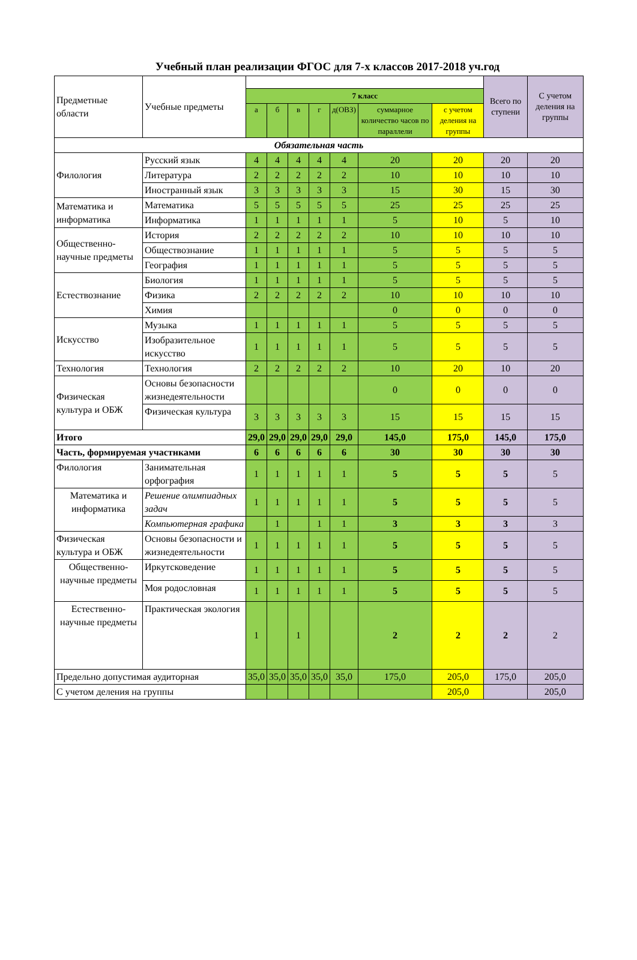Учебный план реализации ФГОС для 7-х классов 2017-2018 уч.год
| Предметные области | Учебные предметы | | | | | | | | Всего по ступени | С учетом деления на группы |
| | | 7 класс | | | | | | | | |
| | | а | б | в | г | д(ОВЗ) | суммарное количество часов по параллели | с учетом деления на группы | | |
| Обязательная часть | | | | | | | | | | |
| Филология | Русский язык | 4 | 4 | 4 | 4 | 4 | 20 | 20 | 20 | 20 |
| | Литература | 2 | 2 | 2 | 2 | 2 | 10 | 10 | 10 | 10 |
| | Иностранный язык | 3 | 3 | 3 | 3 | 3 | 15 | 30 | 15 | 30 |
| Математика и информатика | Математика | 5 | 5 | 5 | 5 | 5 | 25 | 25 | 25 | 25 |
| | Информатика | 1 | 1 | 1 | 1 | 1 | 5 | 10 | 5 | 10 |
| Общественно-научные предметы | История | 2 | 2 | 2 | 2 | 2 | 10 | 10 | 10 | 10 |
| | Обществознание | 1 | 1 | 1 | 1 | 1 | 5 | 5 | 5 | 5 |
| | География | 1 | 1 | 1 | 1 | 1 | 5 | 5 | 5 | 5 |
| Естествознание | Биология | 1 | 1 | 1 | 1 | 1 | 5 | 5 | 5 | 5 |
| | Физика | 2 | 2 | 2 | 2 | 2 | 10 | 10 | 10 | 10 |
| | Химия | | | | | | 0 | 0 | 0 | 0 |
| Искусство | Музыка | 1 | 1 | 1 | 1 | 1 | 5 | 5 | 5 | 5 |
| | Изобразительное искусство | 1 | 1 | 1 | 1 | 1 | 5 | 5 | 5 | 5 |
| Технология | Технология | 2 | 2 | 2 | 2 | 2 | 10 | 20 | 10 | 20 |
| Физическая культура и ОБЖ | Основы безопасности жизнедеятельности | | | | | | 0 | 0 | 0 | 0 |
| | Физическая культура | 3 | 3 | 3 | 3 | 3 | 15 | 15 | 15 | 15 |
| Итого | | 29,0 | 29,0 | 29,0 | 29,0 | 29,0 | 145,0 | 175,0 | 145,0 | 175,0 |
| Часть, формируемая участнками | | 6 | 6 | 6 | 6 | 6 | 30 | 30 | 30 | 30 |
| Филология | Занимательная орфография | 1 | 1 | 1 | 1 | 1 | 5 | 5 | 5 | 5 |
| Математика и информатика | Решение олимпиадных задач | 1 | 1 | 1 | 1 | 1 | 5 | 5 | 5 | 5 |
| | Компьютерная графика | | 1 | | 1 | 1 | 3 | 3 | 3 | 3 |
| Физическая культура и ОБЖ | Основы безопасности и жизнедеятельности | 1 | 1 | 1 | 1 | 1 | 5 | 5 | 5 | 5 |
| Общественно-научные предметы | Иркутсковедение | 1 | 1 | 1 | 1 | 1 | 5 | 5 | 5 | 5 |
| | Моя родословная | 1 | 1 | 1 | 1 | 1 | 5 | 5 | 5 | 5 |
| Естественно-научные предметы | Практическая экология | 1 | | 1 | | | 2 | 2 | 2 | 2 |
| Предельно допустимая аудиторная | | 35,0 | 35,0 | 35,0 | 35,0 | 35,0 | 175,0 | 205,0 | 175,0 | 205,0 |
| С учетом деления на группы | | | | | | | | 205,0 | | 205,0 |